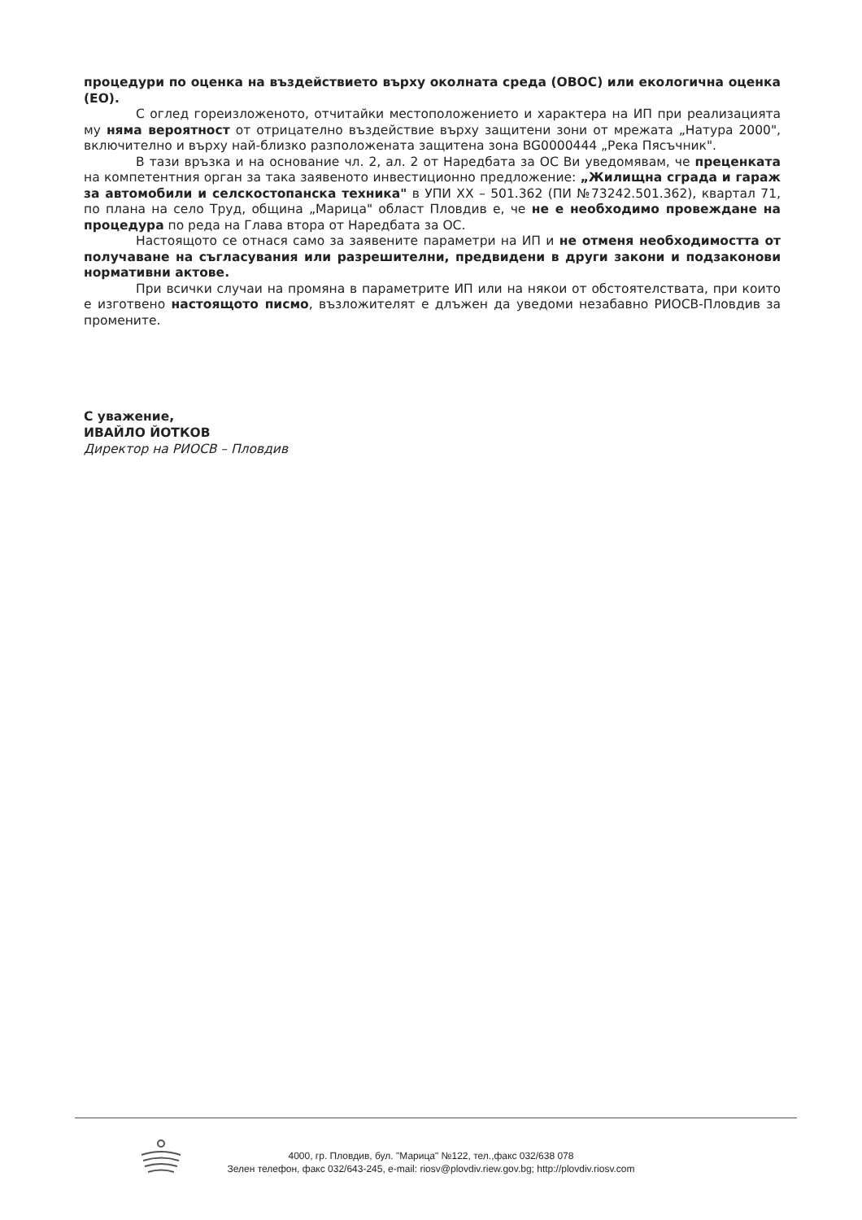процедури по оценка на въздействието върху околната среда (ОВОС) или екологична оценка (ЕО).
С оглед гореизложеното, отчитайки местоположението и характера на ИП при реализацията му няма вероятност от отрицателно въздействие върху защитени зони от мрежата „Натура 2000", включително и върху най-близко разположената защитена зона BG0000444 „Река Пясъчник".
В тази връзка и на основание чл. 2, ал. 2 от Наредбата за ОС Ви уведомявам, че преценката на компетентния орган за така заявеното инвестиционно предложение: „Жилищна сграда и гараж за автомобили и селскостопанска техника" в УПИ XX – 501.362 (ПИ №73242.501.362), квартал 71, по плана на село Труд, община „Марица" област Пловдив е, че не е необходимо провеждане на процедура по реда на Глава втора от Наредбата за ОС.
Настоящото се отнася само за заявените параметри на ИП и не отменя необходимостта от получаване на съгласувания или разрешителни, предвидени в други закони и подзаконови нормативни актове.
При всички случаи на промяна в параметрите ИП или на някои от обстоятелствата, при които е изготвено настоящото писмо, възложителят е длъжен да уведоми незабавно РИОСВ-Пловдив за промените.
С уважение,
ИВАЙЛО ЙОТКОВ
Директор на РИОСВ – Пловдив
4000, гр. Пловдив, бул. "Марица" №122, тел.,факс 032/638 078
Зелен телефон, факс 032/643-245, e-mail: riosv@plovdiv.riew.gov.bg; http://plovdiv.riosv.com